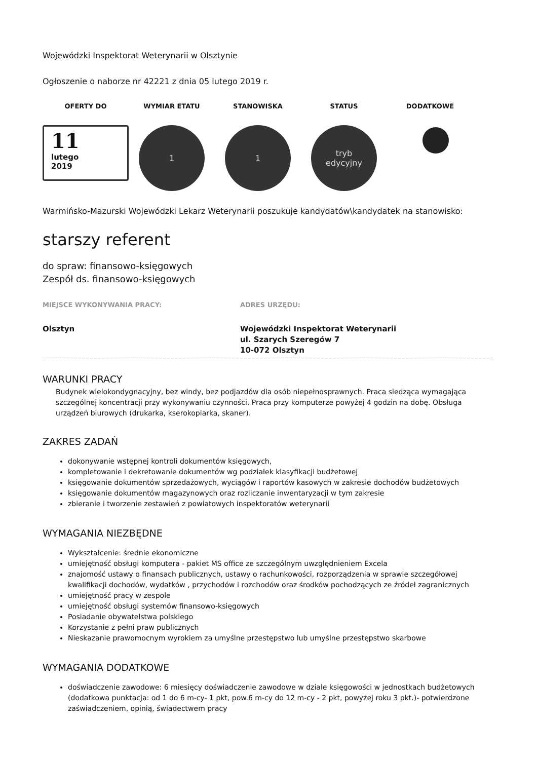Wojewódzki Inspektorat Weterynarii w Olsztynie
Ogłoszenie o naborze nr 42221 z dnia 05 lutego 2019 r.
OFERTY DO WYMIAR ETATU STANOWISKA STATUS DODATKOWE
11
lutego
2019
1 1 tryb
edycyjny
Warmińsko-Mazurski Wojewódzki Lekarz Weterynarii poszukuje kandydatów\kandydatek na stanowisko:
starszy referent
do spraw: finansowo-księgowych
Zespół ds. finansowo-księgowych
MIEJSCE WYKONYWANIA PRACY:
Olsztyn
ADRES URZĘDU:
Wojewódzki Inspektorat Weterynarii
ul. Szarych Szeregów 7
10-072 Olsztyn
WARUNKI PRACY
Budynek wielokondygnacyjny, bez windy, bez podjazdów dla osób niepełnosprawnych. Praca siedząca wymagająca szczególnej koncentracji przy wykonywaniu czynności. Praca przy komputerze powyżej 4 godzin na dobę. Obsługa urządzeń biurowych (drukarka, kserokopiarka, skaner).
ZAKRES ZADAŃ
dokonywanie wstępnej kontroli dokumentów księgowych,
kompletowanie i dekretowanie dokumentów wg podziałek klasyfikacji budżetowej
księgowanie dokumentów sprzedażowych, wyciągów i raportów kasowych w zakresie dochodów budżetowych
księgowanie dokumentów magazynowych oraz rozliczanie inwentaryzacji w tym zakresie
zbieranie i tworzenie zestawień z powiatowych inspektoratów weterynarii
WYMAGANIA NIEZBĘDNE
Wykształcenie: średnie ekonomiczne
umiejętność obsługi komputera - pakiet MS office ze szczególnym uwzględnieniem Excela
znajomość ustawy o finansach publicznych, ustawy o rachunkowości, rozporządzenia w sprawie szczegółowej kwalifikacji dochodów, wydatków , przychodów i rozchodów oraz środków pochodzących ze źródeł zagranicznych
umiejętność pracy w zespole
umiejętność obsługi systemów finansowo-księgowych
Posiadanie obywatelstwa polskiego
Korzystanie z pełni praw publicznych
Nieskazanie prawomocnym wyrokiem za umyślne przestępstwo lub umyślne przestępstwo skarbowe
WYMAGANIA DODATKOWE
doświadczenie zawodowe: 6 miesięcy doświadczenie zawodowe w dziale księgowości w jednostkach budżetowych (dodatkowa punktacja: od 1 do 6 m-cy- 1 pkt, pow.6 m-cy do 12 m-cy - 2 pkt, powyżej roku 3 pkt.)- potwierdzone zaświadczeniem, opinią, świadectwem pracy